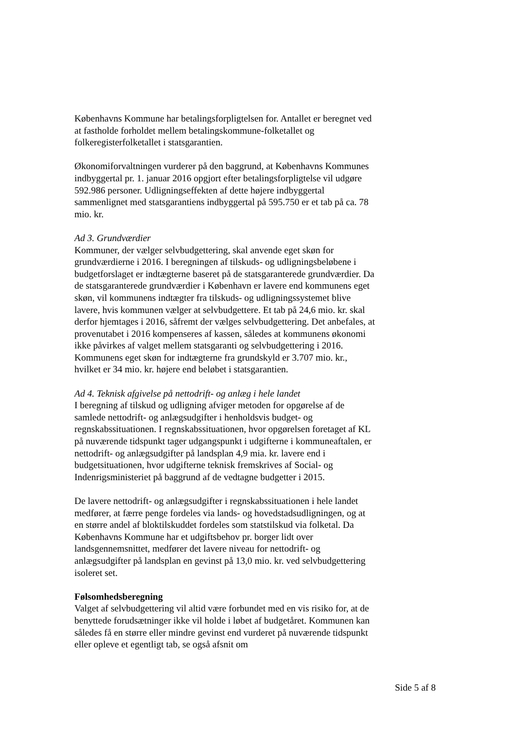Københavns Kommune har betalingsforpligtelsen for. Antallet er beregnet ved at fastholde forholdet mellem betalingskommune-folketallet og folkeregisterfolketallet i statsgarantien.
Økonomiforvaltningen vurderer på den baggrund, at Københavns Kommunes indbyggertal pr. 1. januar 2016 opgjort efter betalingsforpligtelse vil udgøre 592.986 personer. Udligningseffekten af dette højere indbyggertal sammenlignet med statsgarantiens indbyggertal på 595.750 er et tab på ca. 78 mio. kr.
Ad 3. Grundværdier
Kommuner, der vælger selvbudgettering, skal anvende eget skøn for grundværdierne i 2016. I beregningen af tilskuds- og udligningsbeløbene i budgetforslaget er indtægterne baseret på de statsgaranterede grundværdier. Da de statsgaranterede grundværdier i København er lavere end kommunens eget skøn, vil kommunens indtægter fra tilskuds- og udligningssystemet blive lavere, hvis kommunen vælger at selvbudgettere. Et tab på 24,6 mio. kr. skal derfor hjemtages i 2016, såfremt der vælges selvbudgettering. Det anbefales, at provenutabet i 2016 kompenseres af kassen, således at kommunens økonomi ikke påvirkes af valget mellem statsgaranti og selvbudgettering i 2016. Kommunens eget skøn for indtægterne fra grundskyld er 3.707 mio. kr., hvilket er 34 mio. kr. højere end beløbet i statsgarantien.
Ad 4. Teknisk afgivelse på nettodrift- og anlæg i hele landet
I beregning af tilskud og udligning afviger metoden for opgørelse af de samlede nettodrift- og anlægsudgifter i henholdsvis budget- og regnskabssituationen. I regnskabssituationen, hvor opgørelsen foretaget af KL på nuværende tidspunkt tager udgangspunkt i udgifterne i kommuneaftalen, er nettodrift- og anlægsudgifter på landsplan 4,9 mia. kr. lavere end i budgetsituationen, hvor udgifterne teknisk fremskrives af Social- og Indenrigsministeriet på baggrund af de vedtagne budgetter i 2015.
De lavere nettodrift- og anlægsudgifter i regnskabssituationen i hele landet medfører, at færre penge fordeles via lands- og hovedstadsudligningen, og at en større andel af bloktilskuddet fordeles som statstilskud via folketal. Da Københavns Kommune har et udgiftsbehov pr. borger lidt over landsgennemsnittet, medfører det lavere niveau for nettodrift- og anlægsudgifter på landsplan en gevinst på 13,0 mio. kr. ved selvbudgettering isoleret set.
Følsomhedsberegning
Valget af selvbudgettering vil altid være forbundet med en vis risiko for, at de benyttede forudsætninger ikke vil holde i løbet af budgetåret. Kommunen kan således få en større eller mindre gevinst end vurderet på nuværende tidspunkt eller opleve et egentligt tab, se også afsnit om
Side 5 af 8